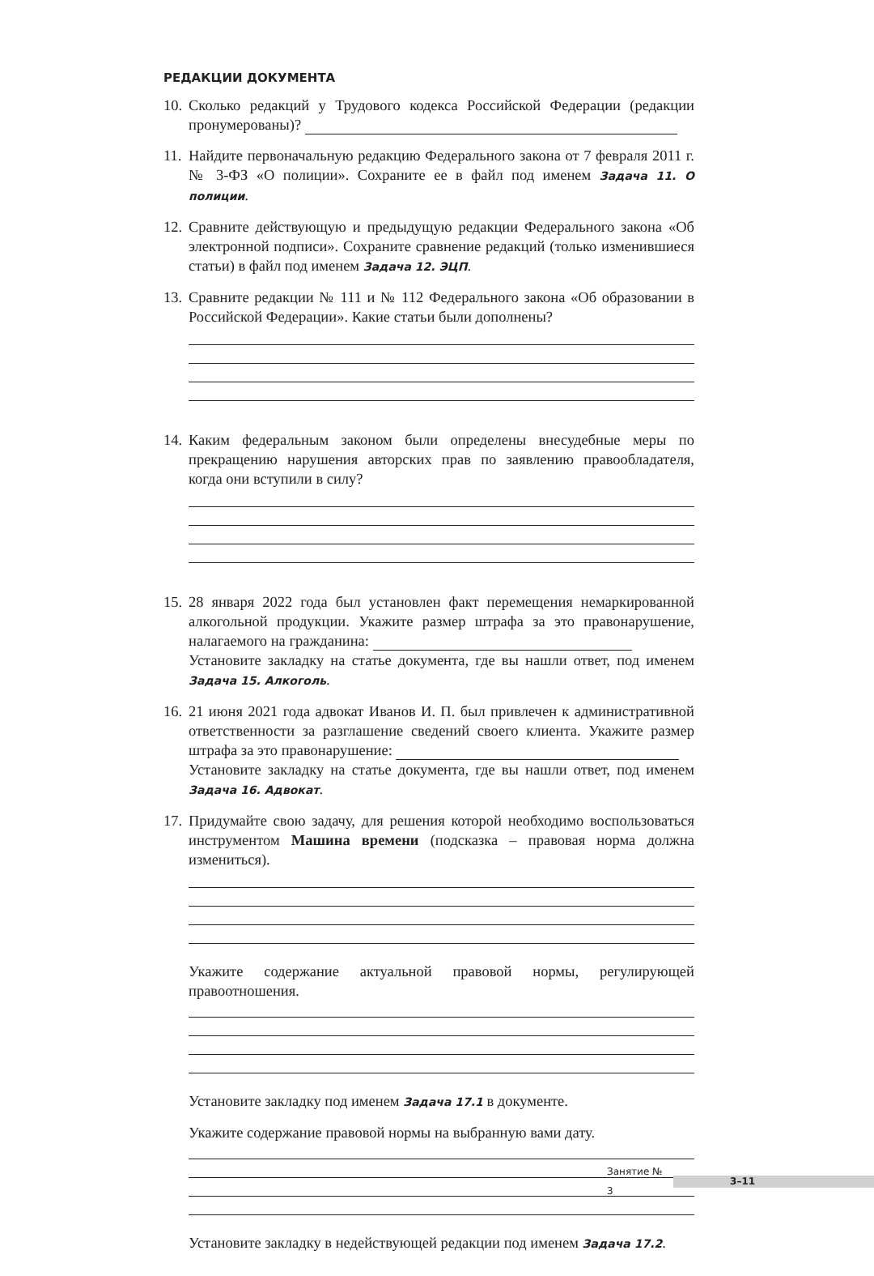РЕДАКЦИИ ДОКУМЕНТА
10.
Сколько редакций у Трудового кодекса Российской Федерации (редакции пронумерованы)?
11.
Найдите первоначальную редакцию Федерального закона от 7 февраля 2011 г. № 3-ФЗ «О полиции». Сохраните ее в файл под именем Задача 11. О полиции.
12.
Сравните действующую и предыдущую редакции Федерального закона «Об электронной подписи». Сохраните сравнение редакций (только изменившиеся статьи) в файл под именем Задача 12. ЭЦП.
13.
Сравните редакции № 111 и № 112 Федерального закона «Об образовании в Российской Федерации». Какие статьи были дополнены?
14.
Каким федеральным законом были определены внесудебные меры по прекращению нарушения авторских прав по заявлению правообладателя, когда они вступили в силу?
15.
28 января 2022 года был установлен факт перемещения немаркированной алкогольной продукции. Укажите размер штрафа за это правонарушение, налагаемого на гражданина:
Установите закладку на статье документа, где вы нашли ответ, под именем Задача 15. Алкоголь.
16.
21 июня 2021 года адвокат Иванов И. П. был привлечен к административной ответственности за разглашение сведений своего клиента. Укажите размер штрафа за это правонарушение:
Установите закладку на статье документа, где вы нашли ответ, под именем Задача 16. Адвокат.
17.
Придумайте свою задачу, для решения которой необходимо воспользоваться инструментом Машина времени (подсказка – правовая норма должна измениться).
Укажите содержание актуальной правовой нормы, регулирующей правоотношения.
Установите закладку под именем Задача 17.1 в документе.
Укажите содержание правовой нормы на выбранную вами дату.
Установите закладку в недействующей редакции под именем Задача 17.2.
Занятие № 3
3–11